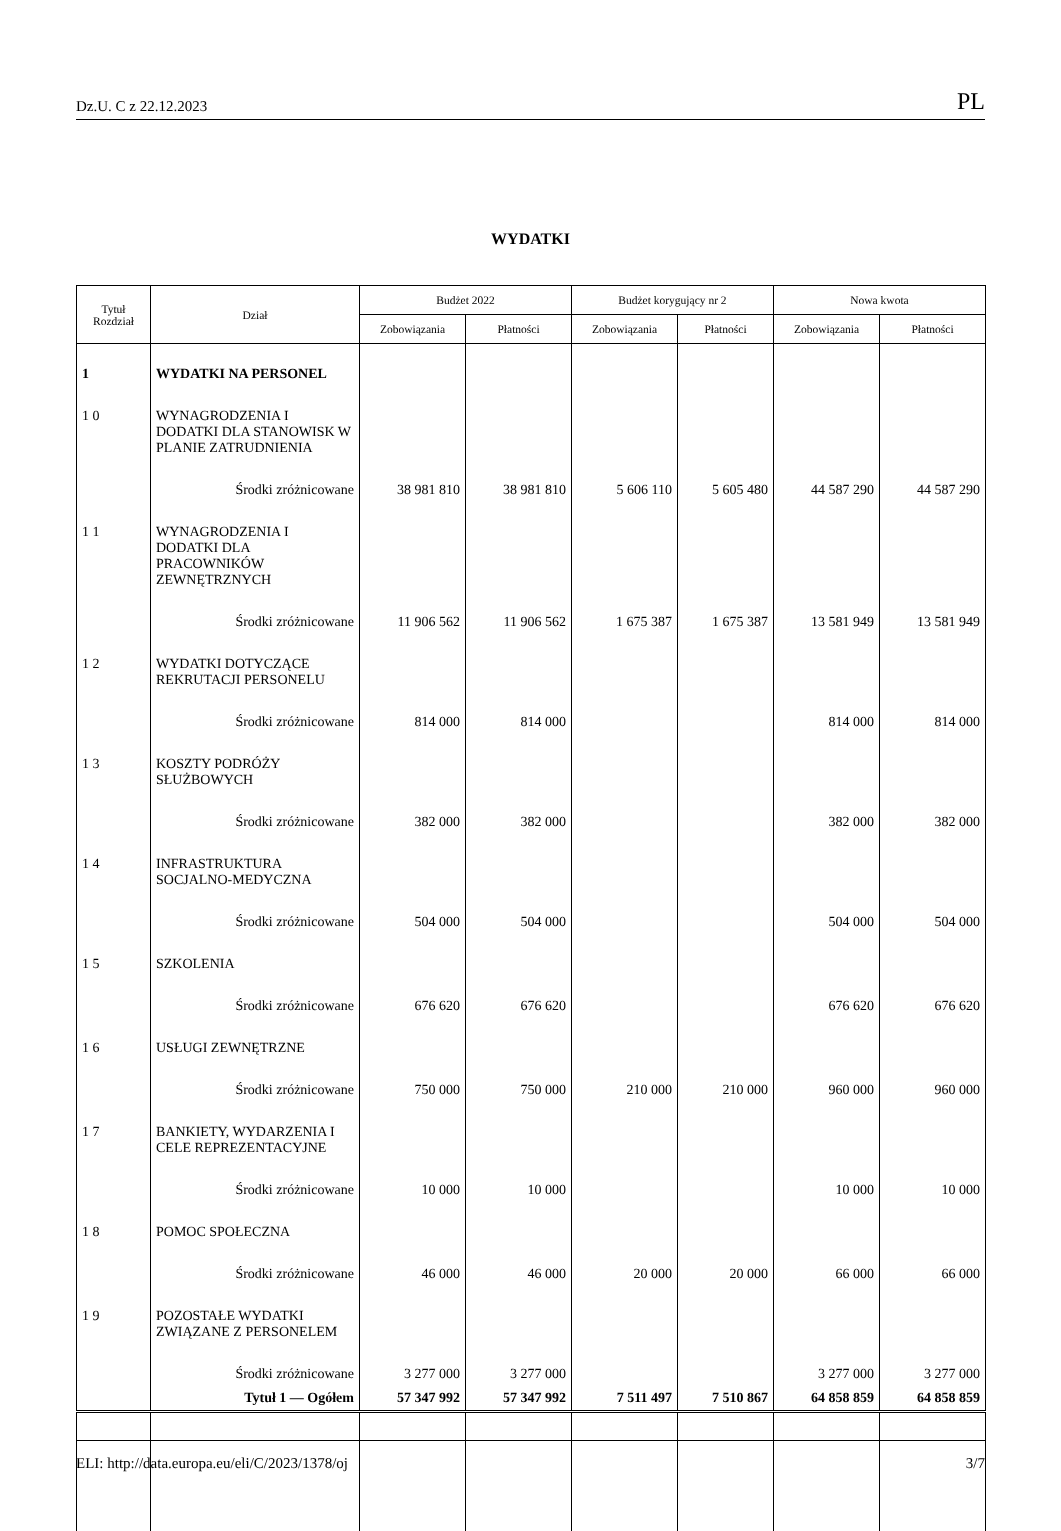Dz.U. C z 22.12.2023 PL
WYDATKI
| Tytuł Rozdział | Dział | Budżet 2022 | | Budżet korygujący nr 2 | | Nowa kwota | |
| --- | --- | --- | --- | --- | --- | --- | --- |
| | | Zobowiązania | Płatności | Zobowiązania | Płatności | Zobowiązania | Płatności |
| 1 | WYDATKI NA PERSONEL | | | | | | |
| 1 0 | WYNAGRODZENIA I DODATKI DLA STANOWISK W PLANIE ZATRUDNIENIA | | | | | | |
| | Środki zróżnicowane | 38 981 810 | 38 981 810 | 5 606 110 | 5 605 480 | 44 587 290 | 44 587 290 |
| 1 1 | WYNAGRODZENIA I DODATKI DLA PRACOWNIKÓW ZEWNĘTRZNYCH | | | | | | |
| | Środki zróżnicowane | 11 906 562 | 11 906 562 | 1 675 387 | 1 675 387 | 13 581 949 | 13 581 949 |
| 1 2 | WYDATKI DOTYCZĄCE REKRUTACJI PERSONELU | | | | | | |
| | Środki zróżnicowane | 814 000 | 814 000 | | | 814 000 | 814 000 |
| 1 3 | KOSZTY PODRÓŻY SŁUŻBOWYCH | | | | | | |
| | Środki zróżnicowane | 382 000 | 382 000 | | | 382 000 | 382 000 |
| 1 4 | INFRASTRUKTURA SOCJALNO-MEDYCZNA | | | | | | |
| | Środki zróżnicowane | 504 000 | 504 000 | | | 504 000 | 504 000 |
| 1 5 | SZKOLENIA | | | | | | |
| | Środki zróżnicowane | 676 620 | 676 620 | | | 676 620 | 676 620 |
| 1 6 | USŁUGI ZEWNĘTRZNE | | | | | | |
| | Środki zróżnicowane | 750 000 | 750 000 | 210 000 | 210 000 | 960 000 | 960 000 |
| 1 7 | BANKIETY, WYDARZENIA I CELE REPREZENTACYJNE | | | | | | |
| | Środki zróżnicowane | 10 000 | 10 000 | | | 10 000 | 10 000 |
| 1 8 | POMOC SPOŁECZNA | | | | | | |
| | Środki zróżnicowane | 46 000 | 46 000 | 20 000 | 20 000 | 66 000 | 66 000 |
| 1 9 | POZOSTAŁE WYDATKI ZWIĄZANE Z PERSONELEM | | | | | | |
| | Środki zróżnicowane | 3 277 000 | 3 277 000 | | | 3 277 000 | 3 277 000 |
| | Tytuł 1 — Ogółem | 57 347 992 | 57 347 992 | 7 511 497 | 7 510 867 | 64 858 859 | 64 858 859 |
ELI: http://data.europa.eu/eli/C/2023/1378/oj 3/7